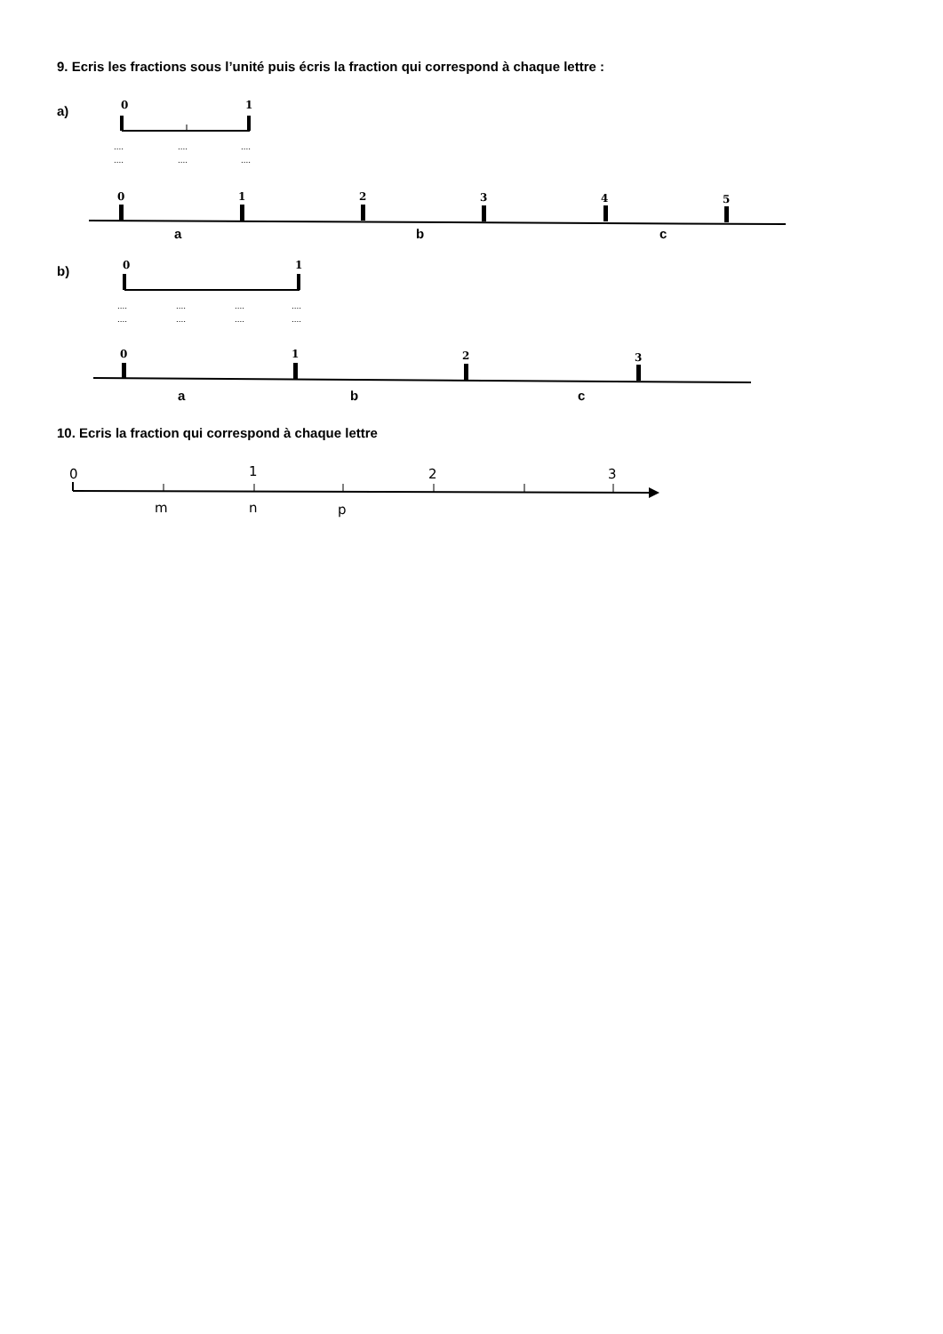9. Ecris les fractions sous l’unité puis écris la fraction qui correspond à chaque lettre :
a)
0
1
....
....
....
....
....
....
0
1
2
3
4
5
a b c
b)
0
1
....
....
....
....
....
....
....
....
0
1
2
3
a b c
10. Ecris la fraction qui correspond à chaque lettre
0
1
2
3
m n p